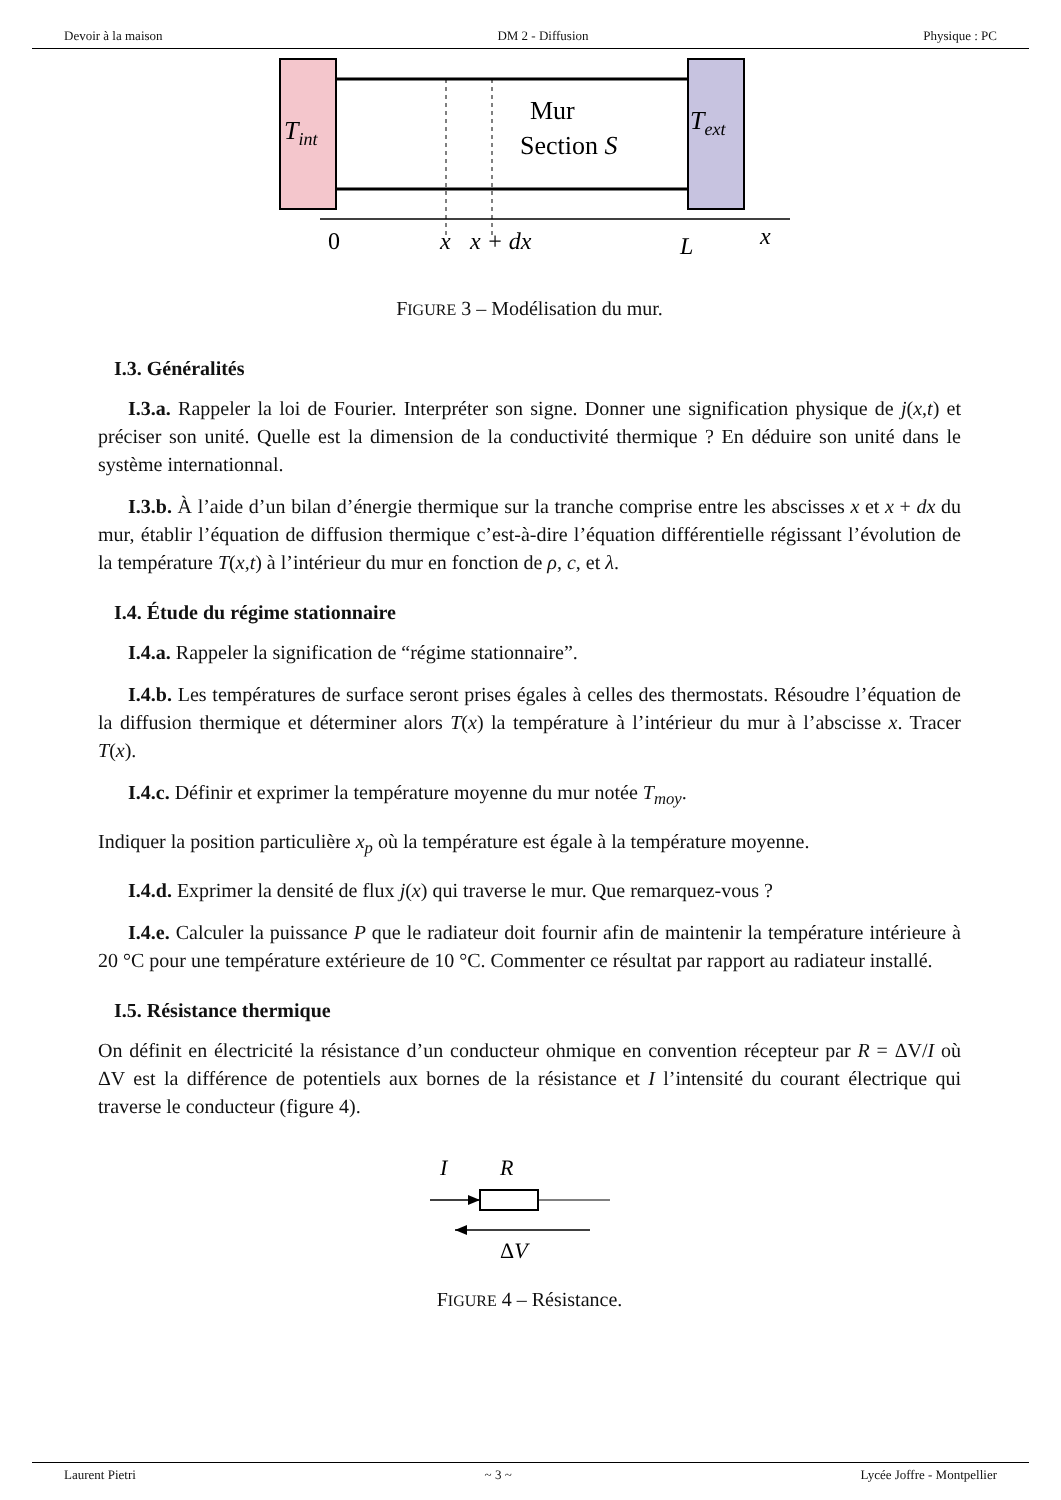Devoir à la maison DM 2 - Diffusion Physique : PC
Tint
Text
Mur
Section S
0
x
x + dx
L
x
FIGURE 3 – Modélisation du mur.
I.3. Généralités
I.3.a. Rappeler la loi de Fourier. Interpréter son signe. Donner une signification physique de j(x,t) et préciser son unité. Quelle est la dimension de la conductivité thermique ? En déduire son unité dans le système internationnal.
I.3.b. À l’aide d’un bilan d’énergie thermique sur la tranche comprise entre les abscisses x et x + dx du mur, établir l’équation de diffusion thermique c’est-à-dire l’équation différentielle régissant l’évolution de la température T(x,t) à l’intérieur du mur en fonction de ρ, c, et λ.
I.4. Étude du régime stationnaire
I.4.a. Rappeler la signification de “régime stationnaire”.
I.4.b. Les températures de surface seront prises égales à celles des thermostats. Résoudre l’équation de la diffusion thermique et déterminer alors T(x) la température à l’intérieur du mur à l’abscisse x. Tracer T(x).
I.4.c. Définir et exprimer la température moyenne du mur notée T<sub>moy</sub>.
Indiquer la position particulière x<sub>p</sub> où la température est égale à la température moyenne.
I.4.d. Exprimer la densité de flux j(x) qui traverse le mur. Que remarquez-vous ?
I.4.e. Calculer la puissance P que le radiateur doit fournir afin de maintenir la température intérieure à 20 °C pour une température extérieure de 10 °C. Commenter ce résultat par rapport au radiateur installé.
I.5. Résistance thermique
On définit en électricité la résistance d’un conducteur ohmique en convention récepteur par R = ΔV/I où ΔV est la différence de potentiels aux bornes de la résistance et I l’intensité du courant électrique qui traverse le conducteur (figure 4).
I
R
ΔV
FIGURE 4 – Résistance.
Laurent Pietri ~ 3 ~ Lycée Joffre - Montpellier